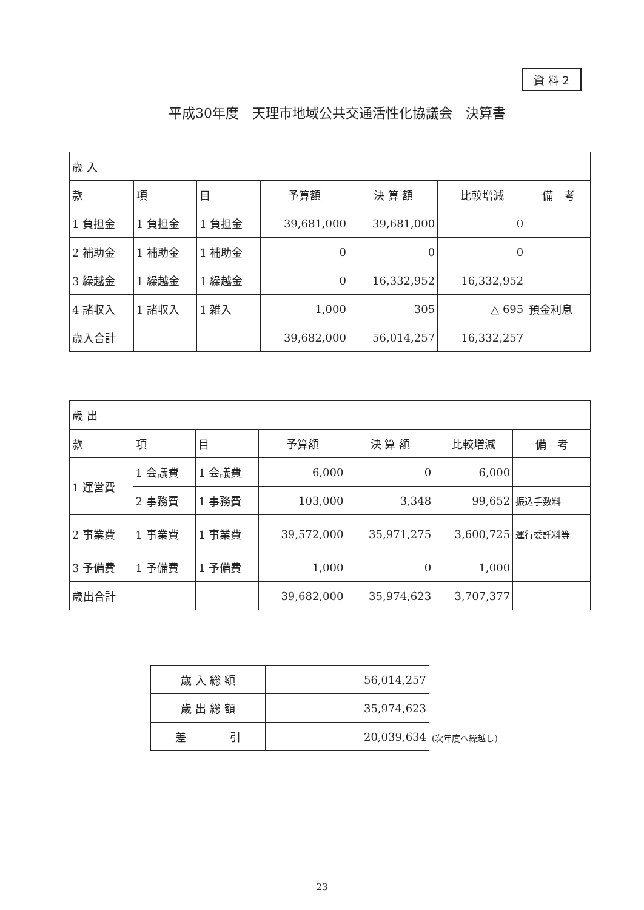資 料 2
平成30年度　天理市地域公共交通活性化協議会　決算書
| 歳 入 | | | | | | |
| --- | --- | --- | --- | --- | --- | --- |
| 款 | 項 | 目 | 予算額 | 決 算 額 | 比較増減 | 備 考 |
| 1 負担金 | 1 負担金 | 1 負担金 | 39,681,000 | 39,681,000 | 0 | |
| 2 補助金 | 1 補助金 | 1 補助金 | 0 | 0 | 0 | |
| 3 繰越金 | 1 繰越金 | 1 繰越金 | 0 | 16,332,952 | 16,332,952 | |
| 4 諸収入 | 1 諸収入 | 1 雑入 | 1,000 | 305 | △ 695 | 預金利息 |
| 歳入合計 | | | 39,682,000 | 56,014,257 | 16,332,257 | |
| 歳 出 | | | | | | |
| --- | --- | --- | --- | --- | --- | --- |
| 款 | 項 | 目 | 予算額 | 決 算 額 | 比較増減 | 備 考 |
| 1 運営費 | 1 会議費 | 1 会議費 | 6,000 | 0 | 6,000 | |
| | 2 事務費 | 1 事務費 | 103,000 | 3,348 | 99,652 | 振込手数料 |
| 2 事業費 | 1 事業費 | 1 事業費 | 39,572,000 | 35,971,275 | 3,600,725 | 運行委託料等 |
| 3 予備費 | 1 予備費 | 1 予備費 | 1,000 | 0 | 1,000 | |
| 歳出合計 | | | 39,682,000 | 35,974,623 | 3,707,377 | |
| 歳 入 総 額 | 56,014,257 |
| 歳 出 総 額 | 35,974,623 |
| 差 引 | 20,039,634 |
(次年度へ繰越し)
23